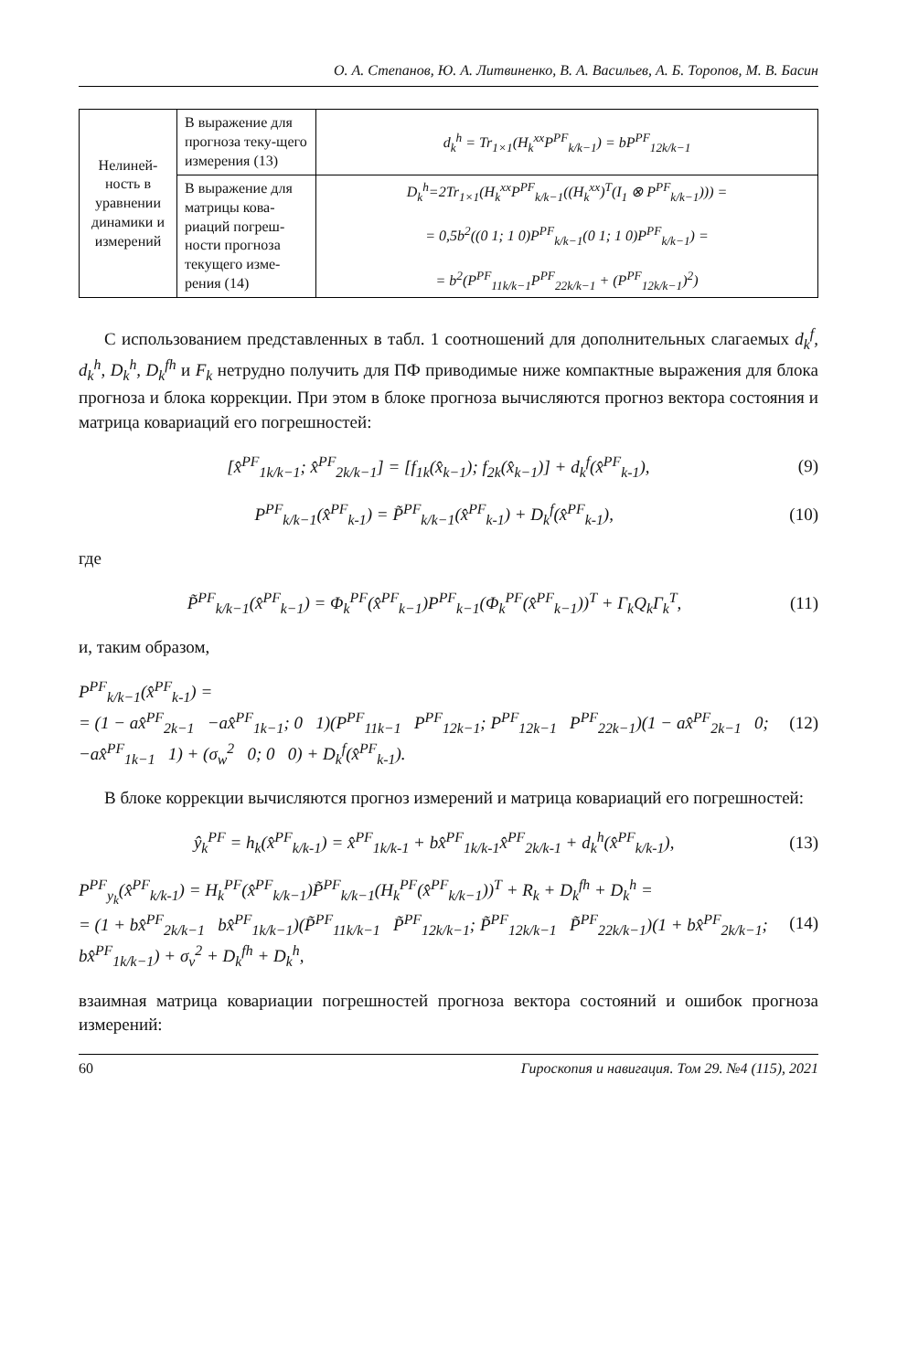О. А. Степанов, Ю. А. Литвиненко, В. А. Васильев, А. Б. Торопов, М. В. Басин
| Нелиней-ность в уравнении динамики и измерений | В выражение для прогноза теку-щего измерения (13) | d<sub>k</sub><sup>h</sup> = Tr<sub>1×1</sub>(H<sub>k</sub><sup>xx</sup>P<sup>PF</sup><sub>k/k−1</sub>) = bP<sup>PF</sup><sub>12k/k−1</sub> |
| | В выражение для матрицы кова-риаций погреш-ности прогноза текущего изме-рения (14) | D<sub>k</sub><sup>h</sup>=2Tr<sub>1×1</sub>(H<sub>k</sub><sup>xx</sup>P<sup>PF</sup><sub>k/k−1</sub>((H<sub>k</sub><sup>xx</sup>)<sup>T</sup>(I<sub>1</sub> ⊗ P<sup>PF</sup><sub>k/k−1</sub>))) = = 0,5b<sup>2</sup>((0 1; 1 0)P<sup>PF</sup><sub>k/k−1</sub>(0 1; 1 0)P<sup>PF</sup><sub>k/k−1</sub>) = = b<sup>2</sup>(P<sup>PF</sup><sub>11k/k−1</sub>P<sup>PF</sup><sub>22k/k−1</sub> + (P<sup>PF</sup><sub>12k/k−1</sub>)<sup>2</sup>) |
С использованием представленных в табл. 1 соотношений для дополнительных слагаемых d<sub>k</sub><sup>f</sup>, d<sub>k</sub><sup>h</sup>, D<sub>k</sub><sup>h</sup>, D<sub>k</sub><sup>fh</sup> и F<sub>k</sub> нетрудно получить для ПФ приводимые ниже компактные выражения для блока прогноза и блока коррекции. При этом в блоке прогноза вычисляются прогноз вектора состояния и матрица ковариаций его погрешностей:
[x̂<sup>PF</sup><sub>1k/k−1</sub>; x̂<sup>PF</sup><sub>2k/k−1</sub>] = [f<sub>1k</sub>(x̂<sub>k−1</sub>); f<sub>2k</sub>(x̂<sub>k−1</sub>)] + d<sub>k</sub><sup>f</sup>(x̂<sup>PF</sup><sub>k-1</sub>), (9)
P<sup>PF</sup><sub>k/k−1</sub>(x̂<sup>PF</sup><sub>k-1</sub>) = P̃<sup>PF</sup><sub>k/k−1</sub>(x̂<sup>PF</sup><sub>k-1</sub>) + D<sub>k</sub><sup>f</sup>(x̂<sup>PF</sup><sub>k-1</sub>), (10)
где
P̃<sup>PF</sup><sub>k/k−1</sub>(x̂<sup>PF</sup><sub>k−1</sub>) = Φ<sub>k</sub><sup>PF</sup>(x̂<sup>PF</sup><sub>k−1</sub>)P<sup>PF</sup><sub>k−1</sub>(Φ<sub>k</sub><sup>PF</sup>(x̂<sup>PF</sup><sub>k−1</sub>))<sup>T</sup> + Γ<sub>k</sub>Q<sub>k</sub>Γ<sub>k</sub><sup>T</sup>, (11)
и, таким образом,
P<sup>PF</sup><sub>k/k−1</sub>(x̂<sup>PF</sup><sub>k-1</sub>) =
= (1 − ax̂<sup>PF</sup><sub>2k−1</sub> −ax̂<sup>PF</sup><sub>1k−1</sub>; 0 1)(P<sup>PF</sup><sub>11k−1</sub> P<sup>PF</sup><sub>12k−1</sub>; P<sup>PF</sup><sub>12k−1</sub> P<sup>PF</sup><sub>22k−1</sub>)(1 − ax̂<sup>PF</sup><sub>2k−1</sub> 0; −ax̂<sup>PF</sup><sub>1k−1</sub> 1) + (σ<sub>w</sub><sup>2</sup> 0; 0 0) + D<sub>k</sub><sup>f</sup>(x̂<sup>PF</sup><sub>k-1</sub>). (12)
В блоке коррекции вычисляются прогноз измерений и матрица ковариаций его погрешностей:
ŷ<sub>k</sub><sup>PF</sup> = h<sub>k</sub>(x̂<sup>PF</sup><sub>k/k-1</sub>) = x̂<sup>PF</sup><sub>1k/k-1</sub> + bx̂<sup>PF</sup><sub>1k/k-1</sub>x̂<sup>PF</sup><sub>2k/k-1</sub> + d<sub>k</sub><sup>h</sup>(x̂<sup>PF</sup><sub>k/k-1</sub>), (13)
P<sup>PF</sup><sub>y<sub>k</sub></sub>(x̂<sup>PF</sup><sub>k/k-1</sub>) = H<sub>k</sub><sup>PF</sup>(x̂<sup>PF</sup><sub>k/k−1</sub>)P̃<sup>PF</sup><sub>k/k−1</sub>(H<sub>k</sub><sup>PF</sup>(x̂<sup>PF</sup><sub>k/k−1</sub>))<sup>T</sup> + R<sub>k</sub> + D<sub>k</sub><sup>fh</sup> + D<sub>k</sub><sup>h</sup> =
= (1 + bx̂<sup>PF</sup><sub>2k/k−1</sub> bx̂<sup>PF</sup><sub>1k/k−1</sub>)(P̃<sup>PF</sup><sub>11k/k−1</sub> P̃<sup>PF</sup><sub>12k/k−1</sub>; P̃<sup>PF</sup><sub>12k/k−1</sub> P̃<sup>PF</sup><sub>22k/k−1</sub>)(1 + bx̂<sup>PF</sup><sub>2k/k−1</sub>; bx̂<sup>PF</sup><sub>1k/k−1</sub>) + σ<sub>v</sub><sup>2</sup> + D<sub>k</sub><sup>fh</sup> + D<sub>k</sub><sup>h</sup>, (14)
взаимная матрица ковариации погрешностей прогноза вектора состояний и ошибок прогноза измерений:
60 Гироскопия и навигация. Том 29. №4 (115), 2021